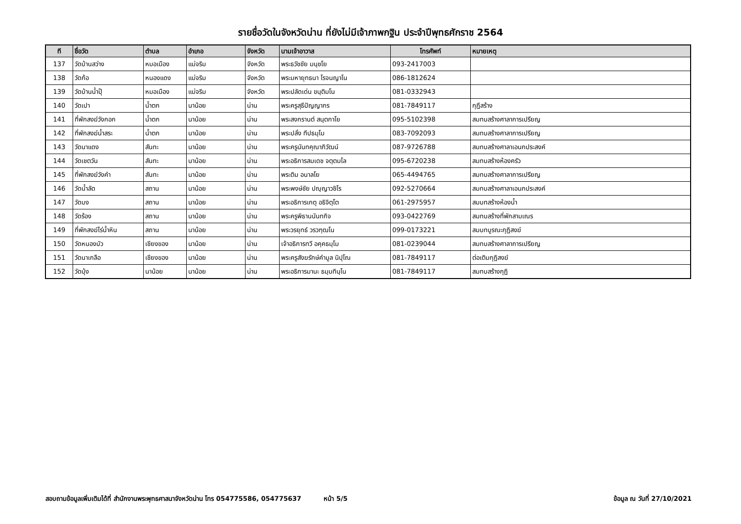รายชื่อวัดในจังหวัดน่าน ที่ยังไม่มีเจ้าภาพกฐิน ประจำปีพุทธศักราช 2564
| ที | ชื่อวัด | ตำบล | อำเภอ | จังหวัด | นามเจ้าอาวาส | โทรศัพท์ | หมายเหตุ |
| --- | --- | --- | --- | --- | --- | --- | --- |
| 137 | วัดบ้านสว่าง | หมอเมือง | แม่จริม | จังหวัด | พระธวัชชัย มนฺชโย | 093-2417003 | |
| 138 | วัดก้อ | หนองแดง | แม่จริม | จังหวัด | พระมหายุทธนา โรจนญาโน | 086-1812624 | |
| 139 | วัดบ้านน้ำปุ๊ | หมอเมือง | แม่จริม | จังหวัด | พระปลัดเด่น ขนฺติมโน | 081-0332943 | |
| 140 | วัดเปา | น้ำตก | นาน้อย | น่าน | พระครูสุธีปัญญากร | 081-7849117 | กุฎีสร้าง |
| 141 | ที่พักสงฆ์วังกอก | น้ำตก | นาน้อย | น่าน | พระสงกรานต์ สนฺตกาโย | 095-5102398 | สมทบสร้างศาลาการเปรียญ |
| 142 | ที่พักสงฆ์น้ำสระ | น้ำตก | นาน้อย | น่าน | พระปลั่ง ทีปธมฺโม | 083-7092093 | สมทบสร้างศาลาการเปรียญ |
| 143 | วัดนาแดง | สันทะ | นาน้อย | น่าน | พระครูนันทคุณาภิวัฒน์ | 087-9726788 | สมทบสร้างศาลาเอนกประสงค์ |
| 144 | วัดเชตวัน | สันทะ | นาน้อย | น่าน | พระอธิการสมเดช จตฺตมโล | 095-6720238 | สมทบสร้างห้องครัว |
| 145 | ที่พักสงฆ์วังคำ | สันทะ | นาน้อย | น่าน | พระติม อนาลโย | 065-4494765 | สมทบสร้างศาลาการเปรียญ |
| 146 | วัดน้ำลัด | สถาน | นาน้อย | น่าน | พระพงษ์ชัย ปญฺญาวชิโร | 092-5270664 | สมทบสร้างศาลาเอนกประสงค์ |
| 147 | วัดบง | สถาน | นาน้อย | น่าน | พระอธิการเกตุ อธิจิตฺโต | 061-2975957 | สมบทสร้างห้องน้ำ |
| 148 | วัดร้อง | สถาน | นาน้อย | น่าน | พระครูพิธานนันทกิจ | 093-0422769 | สมทบสร้างที่พักสามเณร |
| 149 | ที่พักสงฆ์ไร่น้ำหิน | สถาน | นาน้อย | น่าน | พระวรยุทธ์ วรวฑฺฒโน | 099-0173221 | สมบทบูรณะกุฏิสงฆ์ |
| 150 | วัดหนองบัว | เชียงของ | นาน้อย | น่าน | เจ้าอธิการทวี อคฺคธมฺโม | 081-0239044 | สมทบสร้างศาลาการเปรียญ |
| 151 | วัดนาเกลือ | เชียงของ | นาน้อย | น่าน | พระครูสังฆรักษ์คำมูล นิปุโณ | 081-7849117 | ต่อเติมกุฏิสงฆ์ |
| 152 | วัดบุ้ง | นาน้อย | นาน้อย | น่าน | พระอธิการมานะ ธมฺมทินฺโน | 081-7849117 | สมทบสร้างกุฏิ |
สอบถามข้อมูลเพิ่มเติมได้ที่ สำนักงานพระพุทธศาสนาจังหวัดน่าน โทร 054775586, 054775637 หน้า 5/5 ข้อมูล ณ วันที่ 27/10/2021